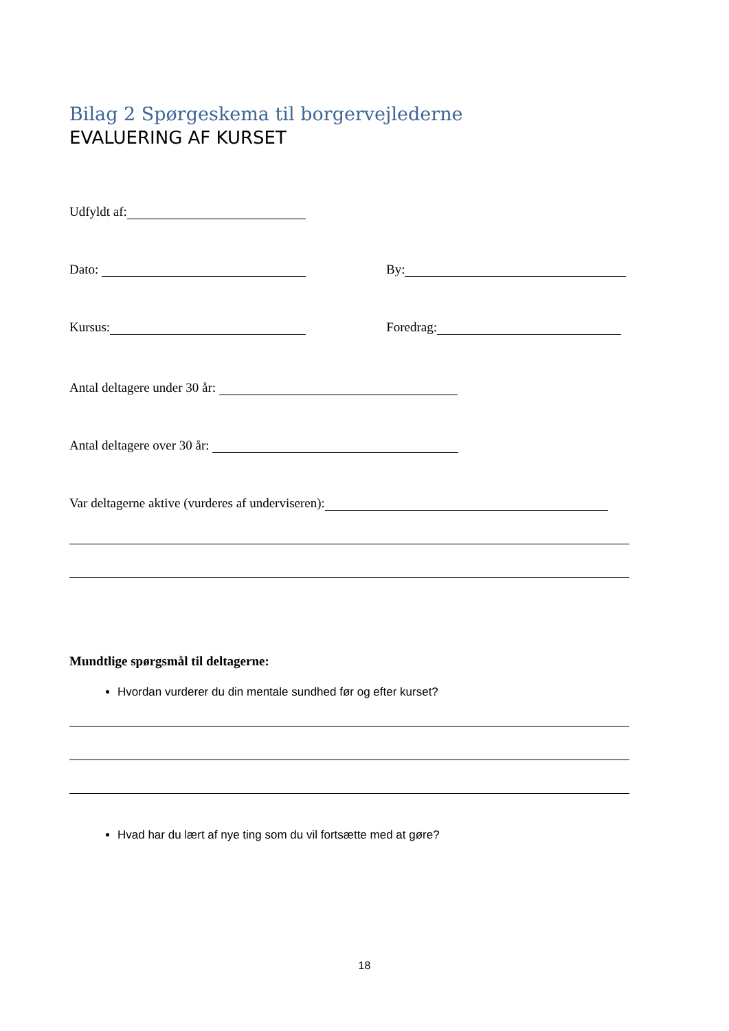Bilag 2 Spørgeskema til borgervejlederne
EVALUERING AF KURSET
Udfyldt af:
Dato: By:
Kursus: Foredrag:
Antal deltagere under 30 år:
Antal deltagere over 30 år:
Var deltagerne aktive (vurderes af underviseren):
Mundtlige spørgsmål til deltagerne:
Hvordan vurderer du din mentale sundhed før og efter kurset?
Hvad har du lært af nye ting som du vil fortsætte med at gøre?
18